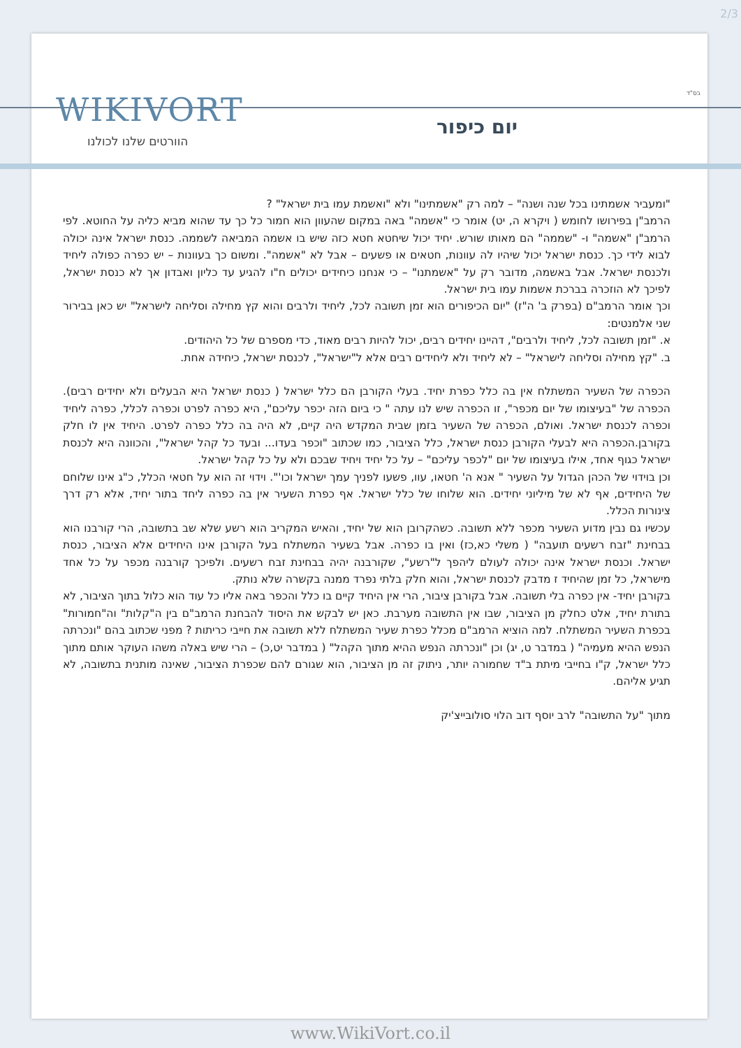2/3
בס"ד WIKIVORT
הוורטים שלנו לכולנו
יום כיפור
"ומעביר אשמתינו בכל שנה ושנה" – למה רק "אשמתינו" ולא "ואשמת עמו בית ישראל" ?
הרמב"ן בפירושו לחומש ( ויקרא ה, יט) אומר כי "אשמה" באה במקום שהעוון הוא חמור כל כך עד שהוא מביא כליה על החוטא. לפי הרמב"ן "אשמה" ו- "שממה" הם מאותו שורש. יחיד יכול שיחטא חטא כזה שיש בו אשמה המביאה לשממה. כנסת ישראל אינה יכולה לבוא לידי כך. כנסת ישראל יכול שיהיו לה עוונות, חטאים או פשעים – אבל לא "אשמה". ומשום כך בעוונות – יש כפרה כפולה ליחיד ולכנסת ישראל. אבל באשמה, מדובר רק על "אשמתנו" – כי אנחנו כיחידים יכולים ח"ו להגיע עד כליון ואבדון אך לא כנסת ישראל, לפיכך לא הוזכרה בברכת אשמות עמו בית ישראל.
וכך אומר הרמב"ם (בפרק ב' ה"ז) "יום הכיפורים הוא זמן תשובה לכל, ליחיד ולרבים והוא קץ מחילה וסליחה לישראל" יש כאן בבירור שני אלמנטים:
א. "זמן תשובה לכל, ליחיד ולרבים", דהיינו יחידים רבים, יכול להיות רבים מאוד, כדי מספרם של כל היהודים.
ב. "קץ מחילה וסליחה לישראל" – לא ליחיד ולא ליחידים רבים אלא ל"ישראל", לכנסת ישראל, כיחידה אחת.
הכפרה של השעיר המשתלח אין בה כלל כפרת יחיד. בעלי הקורבן הם כלל ישראל ( כנסת ישראל היא הבעלים ולא יחידים רבים). הכפרה של "בעיצומו של יום מכפר", זו הכפרה שיש לנו עתה " כי ביום הזה יכפר עליכם", היא כפרה לפרט וכפרה לכלל, כפרה ליחיד וכפרה לכנסת ישראל. ואולם, הכפרה של השעיר בזמן שבית המקדש היה קיים, לא היה בה כלל כפרה לפרט. היחיד אין לו חלק בקורבן.הכפרה היא לבעלי הקורבן כנסת ישראל, כלל הציבור, כמו שכתוב "וכפר בעדו... ובעד כל קהל ישראל", והכוונה היא לכנסת ישראל כגוף אחד, אילו בעיצומו של יום "לכפר עליכם" – על כל יחיד ויחיד שבכם ולא על כל קהל ישראל.
וכן בוידוי של הכהן הגדול על השעיר " אנא ה' חטאו, עוו, פשעו לפניך עמך ישראל וכו'". וידוי זה הוא על חטאי הכלל, כ"ג אינו שלוחם של היחידים, אף לא של מיליוני יחידים. הוא שלוחו של כלל ישראל. אף כפרת השעיר אין בה כפרה ליחד בתור יחיד, אלא רק דרך צינורות הכלל.
עכשיו גם נבין מדוע השעיר מכפר ללא תשובה. כשהקרובן הוא של יחיד, והאיש המקריב הוא רשע שלא שב בתשובה, הרי קורבנו הוא בבחינת "זבח רשעים תועבה" ( משלי כא,כז) ואין בו כפרה. אבל בשעיר המשתלח בעל הקורבן אינו היחידים אלא הציבור, כנסת ישראל. וכנסת ישראל אינה יכולה לעולם ליהפך ל"רשע", שקורבנה יהיה בבחינת זבח רשעים. ולפיכך קורבנה מכפר על כל אחד מישראל, כל זמן שהיחיד ז מדבק לכנסת ישראל, והוא חלק בלתי נפרד ממנה בקשרה שלא נותק.
בקורבן יחיד- אין כפרה בלי תשובה. אבל בקורבן ציבור, הרי אין היחיד קיים בו כלל והכפר באה אליו כל עוד הוא כלול בתוך הציבור, לא בתורת יחיד, אלט כחלק מן הציבור, שבו אין התשובה מערבת. כאן יש לבקש את היסוד להבחנת הרמב"ם בין ה"קלות" וה"חמורות" בכפרת השעיר המשתלח. למה הוציא הרמב"ם מכלל כפרת שעיר המשתלח ללא תשובה את חייבי כריתות ? מפני שכתוב בהם "ונכרתה הנפש ההיא מעמיה" ( במדבר ט, יג) וכן "ונכרתה הנפש ההיא מתוך הקהל" ( במדבר יט,כ) – הרי שיש באלה משהו העוקר אותם מתוך כלל ישראל, ק"ו בחייבי מיתת ב"ד שחמורה יותר, ניתוק זה מן הציבור, הוא שגורם להם שכפרת הציבור, שאינה מותנית בתשובה, לא תגיע אליהם.
מתוך "על התשובה" לרב יוסף דוב הלוי סולובייצ'יק
www.WikiVort.co.il